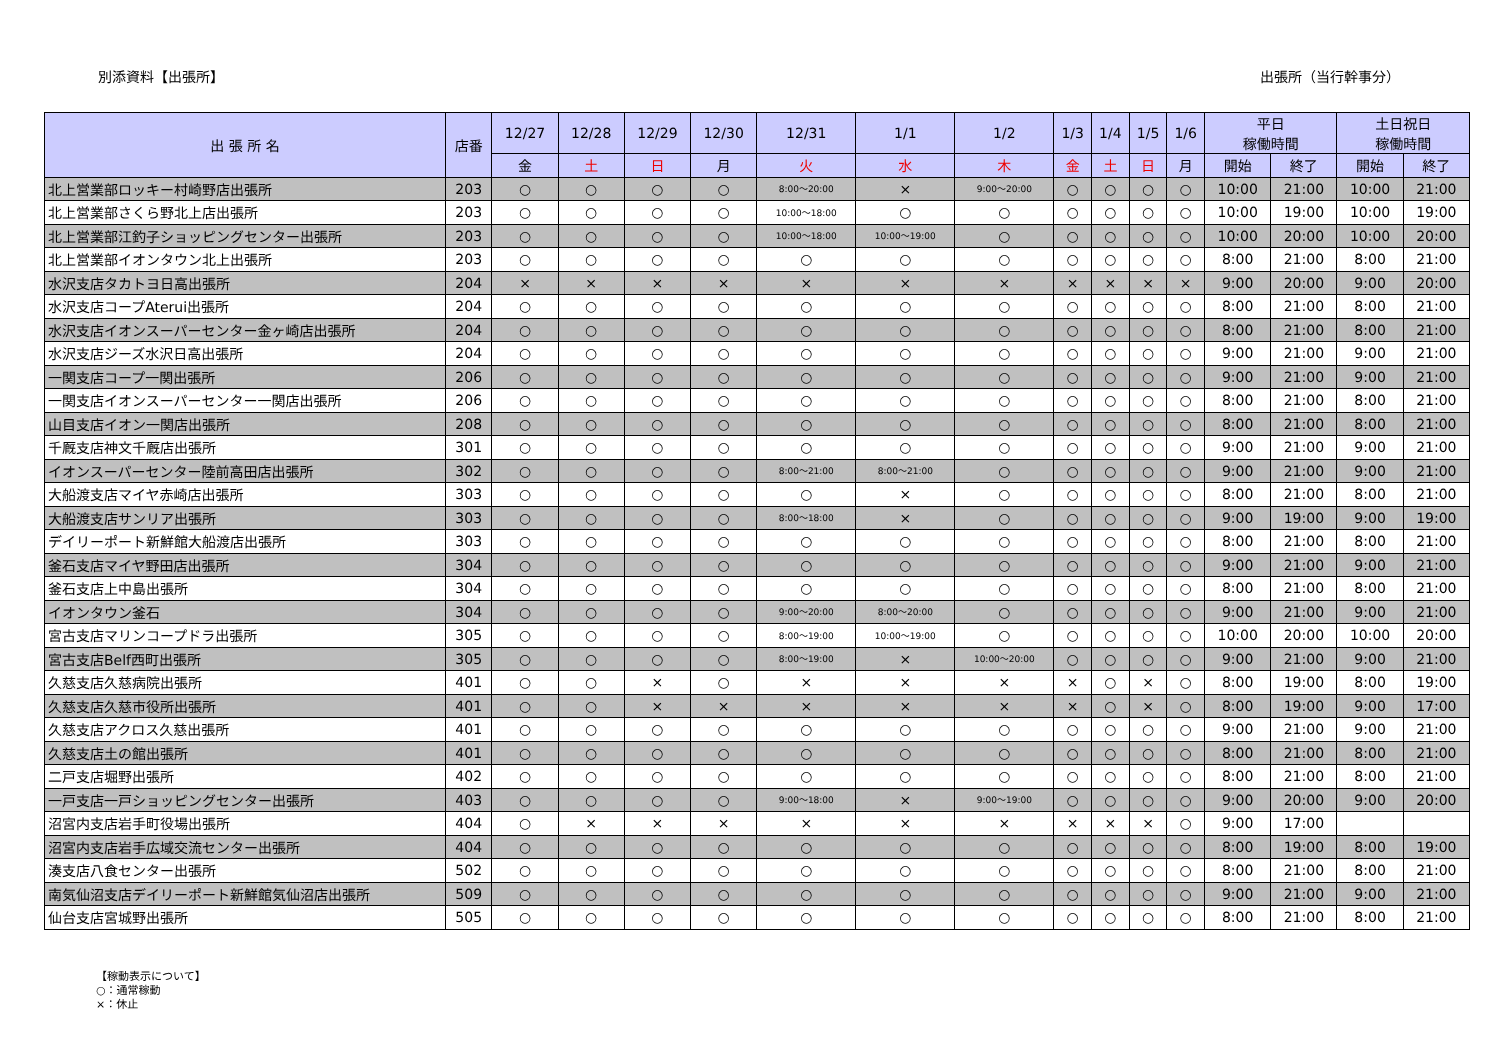別添資料【出張所】 出張所（当行幹事分）
| 出 張 所 名 | 店番 | 12/27 | 12/28 | 12/29 | 12/30 | 12/31 | 1/1 | 1/2 | 1/3 | 1/4 | 1/5 | 1/6 | 平日 稼働時間 | | 土日祝日 稼働時間 | |
| --- | --- | --- | --- | --- | --- | --- | --- | --- | --- | --- | --- | --- | --- | --- | --- | --- |
| | | 金 | 土 | 日 | 月 | 火 | 水 | 木 | 金 | 土 | 日 | 月 | 開始 | 終了 | 開始 | 終了 |
| 北上営業部ロッキー村崎野店出張所 | 203 | ○ | ○ | ○ | ○ | 8:00～20:00 | × | 9:00～20:00 | ○ | ○ | ○ | ○ | 10:00 | 21:00 | 10:00 | 21:00 |
| 北上営業部さくら野北上店出張所 | 203 | ○ | ○ | ○ | ○ | 10:00～18:00 | ○ | ○ | ○ | ○ | ○ | ○ | 10:00 | 19:00 | 10:00 | 19:00 |
| 北上営業部江釣子ショッピングセンター出張所 | 203 | ○ | ○ | ○ | ○ | 10:00～18:00 | 10:00～19:00 | ○ | ○ | ○ | ○ | ○ | 10:00 | 20:00 | 10:00 | 20:00 |
| 北上営業部イオンタウン北上出張所 | 203 | ○ | ○ | ○ | ○ | ○ | ○ | ○ | ○ | ○ | ○ | ○ | 8:00 | 21:00 | 8:00 | 21:00 |
| 水沢支店タカトヨ日高出張所 | 204 | × | × | × | × | × | × | × | × | × | × | × | 9:00 | 20:00 | 9:00 | 20:00 |
| 水沢支店コープAterui出張所 | 204 | ○ | ○ | ○ | ○ | ○ | ○ | ○ | ○ | ○ | ○ | ○ | 8:00 | 21:00 | 8:00 | 21:00 |
| 水沢支店イオンスーパーセンター金ヶ崎店出張所 | 204 | ○ | ○ | ○ | ○ | ○ | ○ | ○ | ○ | ○ | ○ | ○ | 8:00 | 21:00 | 8:00 | 21:00 |
| 水沢支店ジーズ水沢日高出張所 | 204 | ○ | ○ | ○ | ○ | ○ | ○ | ○ | ○ | ○ | ○ | ○ | 9:00 | 21:00 | 9:00 | 21:00 |
| 一関支店コープ一関出張所 | 206 | ○ | ○ | ○ | ○ | ○ | ○ | ○ | ○ | ○ | ○ | ○ | 9:00 | 21:00 | 9:00 | 21:00 |
| 一関支店イオンスーパーセンター一関店出張所 | 206 | ○ | ○ | ○ | ○ | ○ | ○ | ○ | ○ | ○ | ○ | ○ | 8:00 | 21:00 | 8:00 | 21:00 |
| 山目支店イオン一関店出張所 | 208 | ○ | ○ | ○ | ○ | ○ | ○ | ○ | ○ | ○ | ○ | ○ | 8:00 | 21:00 | 8:00 | 21:00 |
| 千厩支店神文千厩店出張所 | 301 | ○ | ○ | ○ | ○ | ○ | ○ | ○ | ○ | ○ | ○ | ○ | 9:00 | 21:00 | 9:00 | 21:00 |
| イオンスーパーセンター陸前高田店出張所 | 302 | ○ | ○ | ○ | ○ | 8:00～21:00 | 8:00～21:00 | ○ | ○ | ○ | ○ | ○ | 9:00 | 21:00 | 9:00 | 21:00 |
| 大船渡支店マイヤ赤崎店出張所 | 303 | ○ | ○ | ○ | ○ | ○ | × | ○ | ○ | ○ | ○ | ○ | 8:00 | 21:00 | 8:00 | 21:00 |
| 大船渡支店サンリア出張所 | 303 | ○ | ○ | ○ | ○ | 8:00～18:00 | × | ○ | ○ | ○ | ○ | ○ | 9:00 | 19:00 | 9:00 | 19:00 |
| デイリーポート新鮮館大船渡店出張所 | 303 | ○ | ○ | ○ | ○ | ○ | ○ | ○ | ○ | ○ | ○ | ○ | 8:00 | 21:00 | 8:00 | 21:00 |
| 釜石支店マイヤ野田店出張所 | 304 | ○ | ○ | ○ | ○ | ○ | ○ | ○ | ○ | ○ | ○ | ○ | 9:00 | 21:00 | 9:00 | 21:00 |
| 釜石支店上中島出張所 | 304 | ○ | ○ | ○ | ○ | ○ | ○ | ○ | ○ | ○ | ○ | ○ | 8:00 | 21:00 | 8:00 | 21:00 |
| イオンタウン釜石 | 304 | ○ | ○ | ○ | ○ | 9:00～20:00 | 8:00～20:00 | ○ | ○ | ○ | ○ | ○ | 9:00 | 21:00 | 9:00 | 21:00 |
| 宮古支店マリンコープドラ出張所 | 305 | ○ | ○ | ○ | ○ | 8:00～19:00 | 10:00～19:00 | ○ | ○ | ○ | ○ | ○ | 10:00 | 20:00 | 10:00 | 20:00 |
| 宮古支店Belf西町出張所 | 305 | ○ | ○ | ○ | ○ | 8:00～19:00 | × | 10:00～20:00 | ○ | ○ | ○ | ○ | 9:00 | 21:00 | 9:00 | 21:00 |
| 久慈支店久慈病院出張所 | 401 | ○ | ○ | × | ○ | × | × | × | × | ○ | × | ○ | 8:00 | 19:00 | 8:00 | 19:00 |
| 久慈支店久慈市役所出張所 | 401 | ○ | ○ | × | × | × | × | × | × | ○ | × | ○ | 8:00 | 19:00 | 9:00 | 17:00 |
| 久慈支店アクロス久慈出張所 | 401 | ○ | ○ | ○ | ○ | ○ | ○ | ○ | ○ | ○ | ○ | ○ | 9:00 | 21:00 | 9:00 | 21:00 |
| 久慈支店土の館出張所 | 401 | ○ | ○ | ○ | ○ | ○ | ○ | ○ | ○ | ○ | ○ | ○ | 8:00 | 21:00 | 8:00 | 21:00 |
| 二戸支店堀野出張所 | 402 | ○ | ○ | ○ | ○ | ○ | ○ | ○ | ○ | ○ | ○ | ○ | 8:00 | 21:00 | 8:00 | 21:00 |
| 一戸支店一戸ショッピングセンター出張所 | 403 | ○ | ○ | ○ | ○ | 9:00～18:00 | × | 9:00～19:00 | ○ | ○ | ○ | ○ | 9:00 | 20:00 | 9:00 | 20:00 |
| 沼宮内支店岩手町役場出張所 | 404 | ○ | × | × | × | × | × | × | × | × | × | ○ | 9:00 | 17:00 | | |
| 沼宮内支店岩手広域交流センター出張所 | 404 | ○ | ○ | ○ | ○ | ○ | ○ | ○ | ○ | ○ | ○ | ○ | 8:00 | 19:00 | 8:00 | 19:00 |
| 湊支店八食センター出張所 | 502 | ○ | ○ | ○ | ○ | ○ | ○ | ○ | ○ | ○ | ○ | ○ | 8:00 | 21:00 | 8:00 | 21:00 |
| 南気仙沼支店デイリーポート新鮮館気仙沼店出張所 | 509 | ○ | ○ | ○ | ○ | ○ | ○ | ○ | ○ | ○ | ○ | ○ | 9:00 | 21:00 | 9:00 | 21:00 |
| 仙台支店宮城野出張所 | 505 | ○ | ○ | ○ | ○ | ○ | ○ | ○ | ○ | ○ | ○ | ○ | 8:00 | 21:00 | 8:00 | 21:00 |
【稼動表示について】
○：通常稼動
×：休止